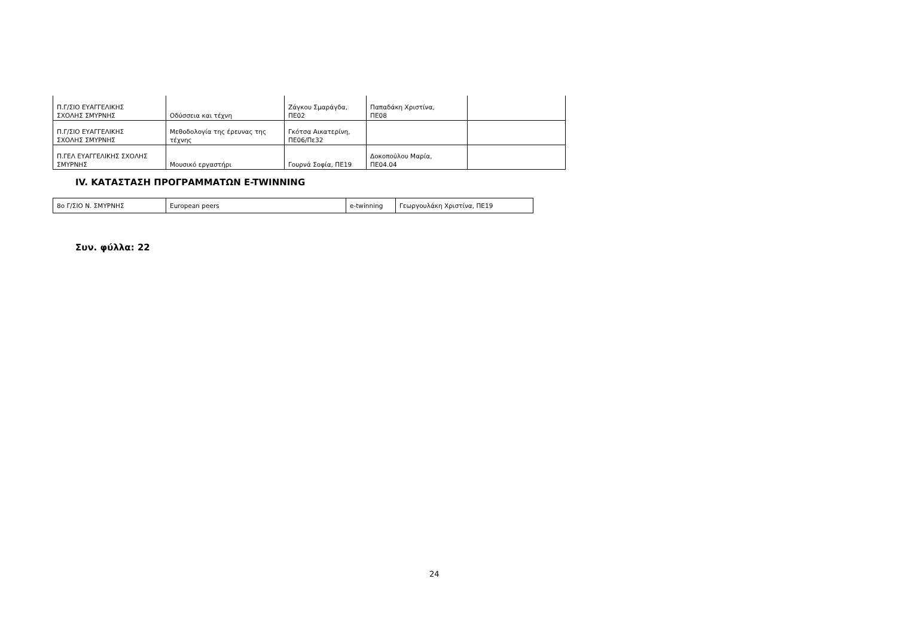| Π.Γ/ΣΙΟ ΕΥΑΓΓΕΛΙΚΗΣ ΣΧΟΛΗΣ ΣΜΥΡΝΗΣ | Οδύσσεια και τέχνη | Ζάγκου Σμαράγδα, ΠΕ02 | Παπαδάκη Χριστίνα, ΠΕ08 | |
| Π.Γ/ΣΙΟ ΕΥΑΓΓΕΛΙΚΗΣ ΣΧΟΛΗΣ ΣΜΥΡΝΗΣ | Μεθοδολογία της έρευνας της τέχνης | Γκότσα Αικατερίνη, ΠΕ06/Πε32 | | |
| Π.ΓΕΛ ΕΥΑΓΓΕΛΙΚΗΣ ΣΧΟΛΗΣ ΣΜΥΡΝΗΣ | Μουσικό εργαστήρι | Γουρνά Σοφία, ΠΕ19 | Δοκοπούλου Μαρία, ΠΕ04.04 | |
IV. ΚΑΤΑΣΤΑΣΗ ΠΡΟΓΡΑΜΜΑΤΩΝ E-TWINNING
| 8ο Γ/ΣΙΟ Ν. ΣΜΥΡΝΗΣ | European peers | e-twinning | Γεωργουλάκη Χριστίνα, ΠΕ19 |
Συν. φύλλα: 22
24